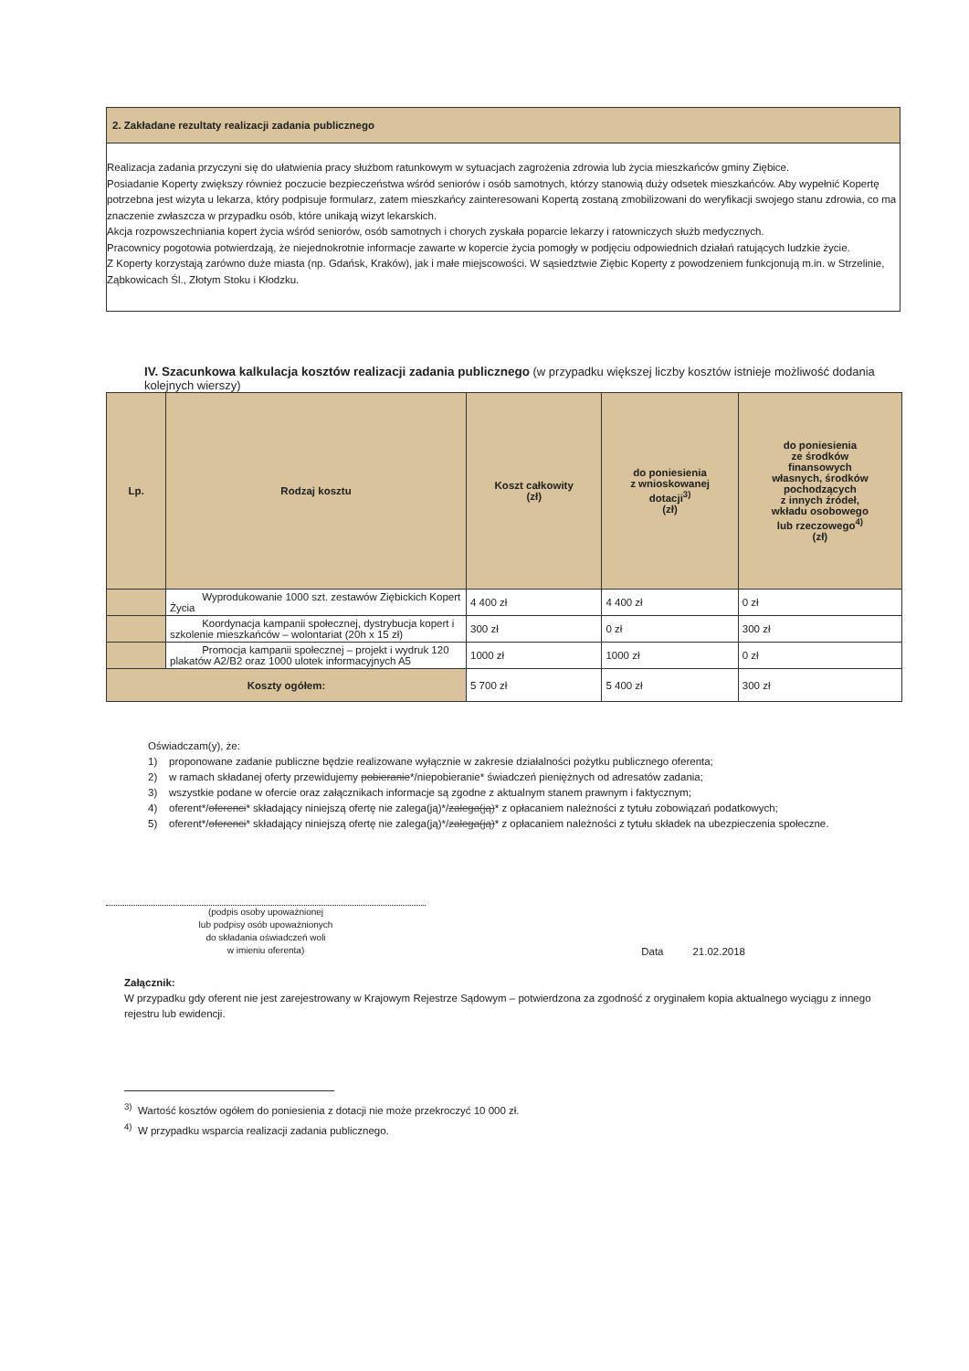2. Zakładane rezultaty realizacji zadania publicznego
Realizacja zadania przyczyni się do ułatwienia pracy służbom ratunkowym w sytuacjach zagrożenia zdrowia lub życia mieszkańców gminy Ziębice.
Posiadanie Koperty zwiększy również poczucie bezpieczeństwa wśród seniorów i osób samotnych, którzy stanowią duży odsetek mieszkańców. Aby wypełnić Kopertę potrzebna jest wizyta u lekarza, który podpisuje formularz, zatem mieszkańcy zainteresowani Kopertą zostaną zmobilizowani do weryfikacji swojego stanu zdrowia, co ma znaczenie zwłaszcza w przypadku osób, które unikają wizyt lekarskich.
Akcja rozpowszechniania kopert życia wśród seniorów, osób samotnych i chorych zyskała poparcie lekarzy i ratowniczych służb medycznych.
Pracownicy pogotowia potwierdzają, że niejednokrotnie informacje zawarte w kopercie życia pomogły w podjęciu odpowiednich działań ratujących ludzkie życie.
Z Koperty korzystają zarówno duże miasta (np. Gdańsk, Kraków), jak i małe miejscowości. W sąsiedztwie Ziębic Koperty z powodzeniem funkcjonują m.in. w Strzelinie, Ząbkowicach Śl., Złotym Stoku i Kłodzku.
IV. Szacunkowa kalkulacja kosztów realizacji zadania publicznego (w przypadku większej liczby kosztów istnieje możliwość dodania kolejnych wierszy)
| Lp. | Rodzaj kosztu | Koszt całkowity (zł) | do poniesienia z wnioskowanej dotacji<sup>3)</sup> (zł) | do poniesienia ze środków finansowych własnych, środków pochodzących z innych źródeł, wkładu osobowego lub rzeczowego<sup>4)</sup> (zł) |
| --- | --- | --- | --- | --- |
| | Wyprodukowanie 1000 szt. zestawów Ziębickich Kopert Życia | 4 400 zł | 4 400 zł | 0 zł |
| | Koordynacja kampanii społecznej, dystrybucja kopert i szkolenie mieszkańców – wolontariat (20h x 15 zł) | 300 zł | 0 zł | 300 zł |
| | Promocja kampanii społecznej – projekt i wydruk 120 plakatów A2/B2 oraz 1000 ulotek informacyjnych A5 | 1000 zł | 1000 zł | 0 zł |
| Koszty ogółem: | | 5 700 zł | 5 400 zł | 300 zł |
Oświadczam(y), że:
1) proponowane zadanie publiczne będzie realizowane wyłącznie w zakresie działalności pożytku publicznego oferenta;
2) w ramach składanej oferty przewidujemy pobieranie*/niepobieranie* świadczeń pieniężnych od adresatów zadania;
3) wszystkie podane w ofercie oraz załącznikach informacje są zgodne z aktualnym stanem prawnym i faktycznym;
4) oferent*/oferenci* składający niniejszą ofertę nie zalega(ją)*/zalega(ją)* z opłacaniem należności z tytułu zobowiązań podatkowych;
5) oferent*/oferenci* składający niniejszą ofertę nie zalega(ją)*/zalega(ją)* z opłacaniem należności z tytułu składek na ubezpieczenia społeczne.
(podpis osoby upoważnionej
lub podpisy osób upoważnionych
do składania oświadczeń woli
w imieniu oferenta)
Data 21.02.2018
Załącznik:
W przypadku gdy oferent nie jest zarejestrowany w Krajowym Rejestrze Sądowym – potwierdzona za zgodność z oryginałem kopia aktualnego wyciągu z innego rejestru lub ewidencji.
<sup>3)</sup> Wartość kosztów ogółem do poniesienia z dotacji nie może przekroczyć 10 000 zł.
<sup>4)</sup> W przypadku wsparcia realizacji zadania publicznego.